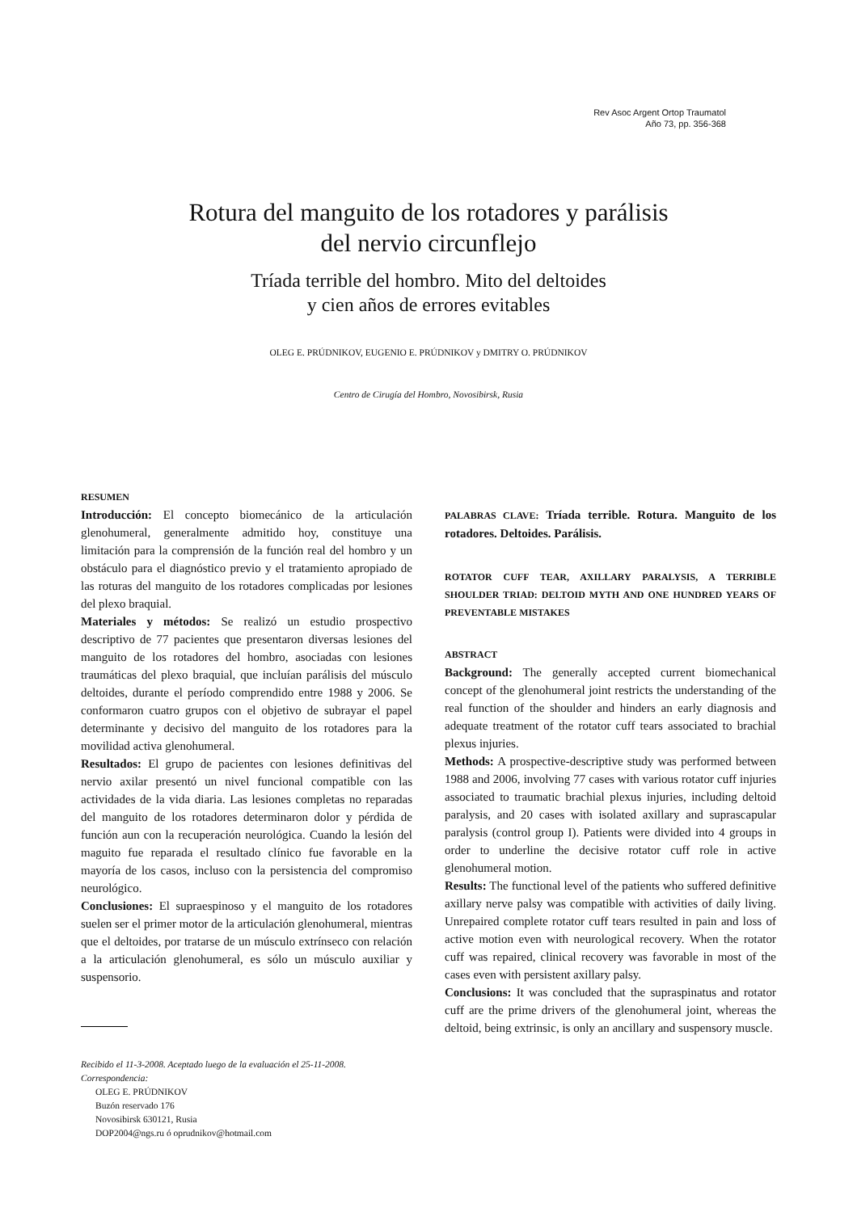Rev Asoc Argent Ortop Traumatol
Año 73, pp. 356-368
Rotura del manguito de los rotadores y parálisis
del nervio circunflejo
Tríada terrible del hombro. Mito del deltoides
y cien años de errores evitables
OLEG E. PRÚDNIKOV, EUGENIO E. PRÚDNIKOV y DMITRY O. PRÚDNIKOV
Centro de Cirugía del Hombro, Novosibirsk, Rusia
RESUMEN
Introducción: El concepto biomecánico de la articulación glenohumeral, generalmente admitido hoy, constituye una limitación para la comprensión de la función real del hombro y un obstáculo para el diagnóstico previo y el tratamiento apropiado de las roturas del manguito de los rotadores complicadas por lesiones del plexo braquial.
Materiales y métodos: Se realizó un estudio prospectivo descriptivo de 77 pacientes que presentaron diversas lesiones del manguito de los rotadores del hombro, asociadas con lesiones traumáticas del plexo braquial, que incluían parálisis del músculo deltoides, durante el período comprendido entre 1988 y 2006. Se conformaron cuatro grupos con el objetivo de subrayar el papel determinante y decisivo del manguito de los rotadores para la movilidad activa glenohumeral.
Resultados: El grupo de pacientes con lesiones definitivas del nervio axilar presentó un nivel funcional compatible con las actividades de la vida diaria. Las lesiones completas no reparadas del manguito de los rotadores determinaron dolor y pérdida de función aun con la recuperación neurológica. Cuando la lesión del maguito fue reparada el resultado clínico fue favorable en la mayoría de los casos, incluso con la persistencia del compromiso neurológico.
Conclusiones: El supraespinoso y el manguito de los rotadores suelen ser el primer motor de la articulación glenohumeral, mientras que el deltoides, por tratarse de un músculo extrínseco con relación a la articulación glenohumeral, es sólo un músculo auxiliar y suspensorio.
Recibido el 11-3-2008. Aceptado luego de la evaluación el 25-11-2008.
Correspondencia:
OLEG E. PRÚDNIKOV
Buzón reservado 176
Novosibirsk 630121, Rusia
DOP2004@ngs.ru ó oprudnikov@hotmail.com
PALABRAS CLAVE: Tríada terrible. Rotura. Manguito de los rotadores. Deltoides. Parálisis.
ROTATOR CUFF TEAR, AXILLARY PARALYSIS, A TERRIBLE SHOULDER TRIAD: DELTOID MYTH AND ONE HUNDRED YEARS OF PREVENTABLE MISTAKES
ABSTRACT
Background: The generally accepted current biomechanical concept of the glenohumeral joint restricts the understanding of the real function of the shoulder and hinders an early diagnosis and adequate treatment of the rotator cuff tears associated to brachial plexus injuries.
Methods: A prospective-descriptive study was performed between 1988 and 2006, involving 77 cases with various rotator cuff injuries associated to traumatic brachial plexus injuries, including deltoid paralysis, and 20 cases with isolated axillary and suprascapular paralysis (control group I). Patients were divided into 4 groups in order to underline the decisive rotator cuff role in active glenohumeral motion.
Results: The functional level of the patients who suffered definitive axillary nerve palsy was compatible with activities of daily living. Unrepaired complete rotator cuff tears resulted in pain and loss of active motion even with neurological recovery. When the rotator cuff was repaired, clinical recovery was favorable in most of the cases even with persistent axillary palsy.
Conclusions: It was concluded that the supraspinatus and rotator cuff are the prime drivers of the glenohumeral joint, whereas the deltoid, being extrinsic, is only an ancillary and suspensory muscle.